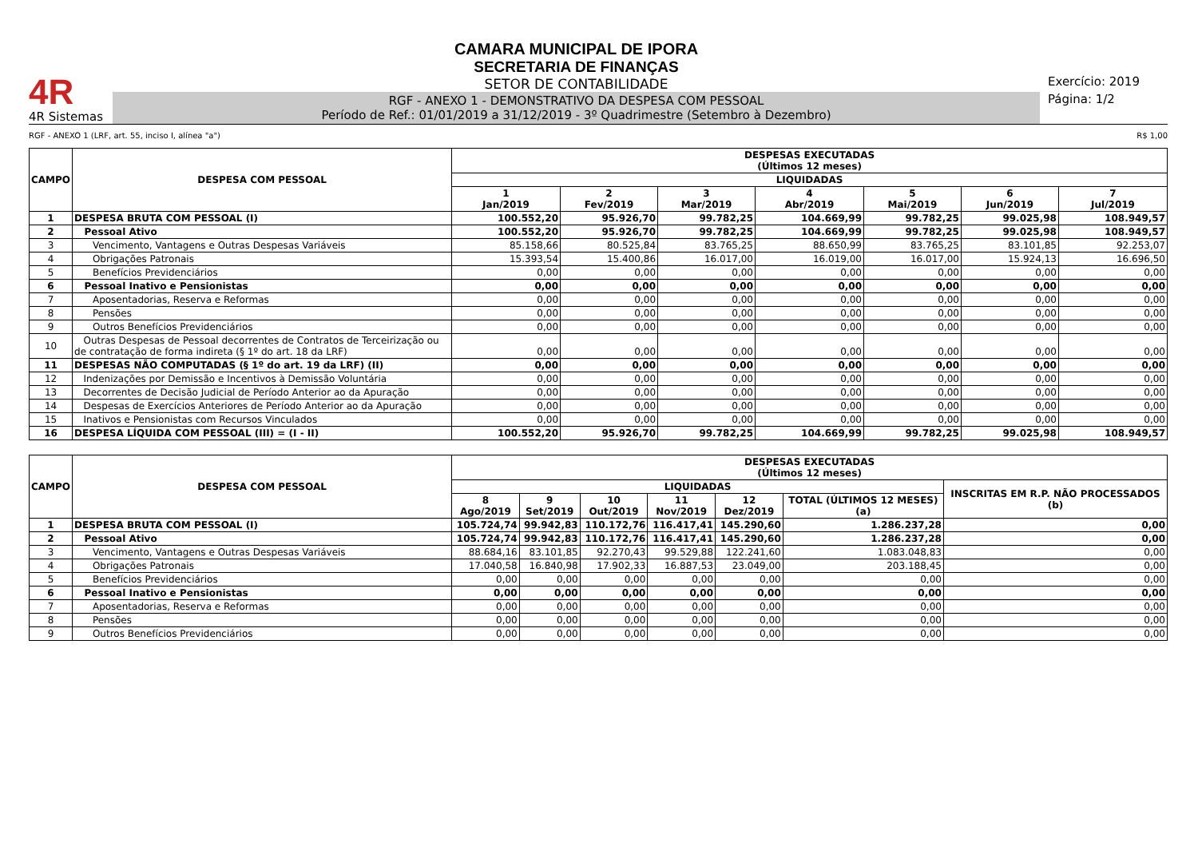4R
4R Sistemas
CAMARA MUNICIPAL DE IPORA
SECRETARIA DE FINANÇAS
SETOR DE CONTABILIDADE
RGF - ANEXO 1 - DEMONSTRATIVO DA DESPESA COM PESSOAL
Período de Ref.: 01/01/2019 a 31/12/2019 - 3º Quadrimestre (Setembro à Dezembro)
Exercício: 2019
Página: 1/2
RGF - ANEXO 1 (LRF, art. 55, inciso I, alínea "a") R$ 1,00
| CAMPO | DESPESA COM PESSOAL | DESPESAS EXECUTADAS (Últimos 12 meses) | | | | | | |
| --- | --- | --- | --- | --- | --- | --- | --- | --- |
| | | LIQUIDADAS | | | | | | |
| | | 1 Jan/2019 | 2 Fev/2019 | 3 Mar/2019 | 4 Abr/2019 | 5 Mai/2019 | 6 Jun/2019 | 7 Jul/2019 |
| 1 | DESPESA BRUTA COM PESSOAL (I) | 100.552,20 | 95.926,70 | 99.782,25 | 104.669,99 | 99.782,25 | 99.025,98 | 108.949,57 |
| 2 | Pessoal Ativo | 100.552,20 | 95.926,70 | 99.782,25 | 104.669,99 | 99.782,25 | 99.025,98 | 108.949,57 |
| 3 | Vencimento, Vantagens e Outras Despesas Variáveis | 85.158,66 | 80.525,84 | 83.765,25 | 88.650,99 | 83.765,25 | 83.101,85 | 92.253,07 |
| 4 | Obrigações Patronais | 15.393,54 | 15.400,86 | 16.017,00 | 16.019,00 | 16.017,00 | 15.924,13 | 16.696,50 |
| 5 | Benefícios Previdenciários | 0,00 | 0,00 | 0,00 | 0,00 | 0,00 | 0,00 | 0,00 |
| 6 | Pessoal Inativo e Pensionistas | 0,00 | 0,00 | 0,00 | 0,00 | 0,00 | 0,00 | 0,00 |
| 7 | Aposentadorias, Reserva e Reformas | 0,00 | 0,00 | 0,00 | 0,00 | 0,00 | 0,00 | 0,00 |
| 8 | Pensões | 0,00 | 0,00 | 0,00 | 0,00 | 0,00 | 0,00 | 0,00 |
| 9 | Outros Benefícios Previdenciários | 0,00 | 0,00 | 0,00 | 0,00 | 0,00 | 0,00 | 0,00 |
| 10 | Outras Despesas de Pessoal decorrentes de Contratos de Terceirização ou de contratação de forma indireta (§ 1º do art. 18 da LRF) | 0,00 | 0,00 | 0,00 | 0,00 | 0,00 | 0,00 | 0,00 |
| 11 | DESPESAS NÃO COMPUTADAS (§ 1º do art. 19 da LRF) (II) | 0,00 | 0,00 | 0,00 | 0,00 | 0,00 | 0,00 | 0,00 |
| 12 | Indenizações por Demissão e Incentivos à Demissão Voluntária | 0,00 | 0,00 | 0,00 | 0,00 | 0,00 | 0,00 | 0,00 |
| 13 | Decorrentes de Decisão Judicial de Período Anterior ao da Apuração | 0,00 | 0,00 | 0,00 | 0,00 | 0,00 | 0,00 | 0,00 |
| 14 | Despesas de Exercícios Anteriores de Período Anterior ao da Apuração | 0,00 | 0,00 | 0,00 | 0,00 | 0,00 | 0,00 | 0,00 |
| 15 | Inativos e Pensionistas com Recursos Vinculados | 0,00 | 0,00 | 0,00 | 0,00 | 0,00 | 0,00 | 0,00 |
| 16 | DESPESA LÍQUIDA COM PESSOAL (III) = (I - II) | 100.552,20 | 95.926,70 | 99.782,25 | 104.669,99 | 99.782,25 | 99.025,98 | 108.949,57 |
| CAMPO | DESPESA COM PESSOAL | DESPESAS EXECUTADAS (Últimos 12 meses) | | | | | | |
| --- | --- | --- | --- | --- | --- | --- | --- | --- |
| | | LIQUIDADAS | | | | | | INSCRITAS EM R.P. NÃO PROCESSADOS (b) |
| | | 8 Ago/2019 | 9 Set/2019 | 10 Out/2019 | 11 Nov/2019 | 12 Dez/2019 | TOTAL (ÚLTIMOS 12 MESES) (a) | |
| 1 | DESPESA BRUTA COM PESSOAL (I) | 105.724,74 | 99.942,83 | 110.172,76 | 116.417,41 | 145.290,60 | 1.286.237,28 | 0,00 |
| 2 | Pessoal Ativo | 105.724,74 | 99.942,83 | 110.172,76 | 116.417,41 | 145.290,60 | 1.286.237,28 | 0,00 |
| 3 | Vencimento, Vantagens e Outras Despesas Variáveis | 88.684,16 | 83.101,85 | 92.270,43 | 99.529,88 | 122.241,60 | 1.083.048,83 | 0,00 |
| 4 | Obrigações Patronais | 17.040,58 | 16.840,98 | 17.902,33 | 16.887,53 | 23.049,00 | 203.188,45 | 0,00 |
| 5 | Benefícios Previdenciários | 0,00 | 0,00 | 0,00 | 0,00 | 0,00 | 0,00 | 0,00 |
| 6 | Pessoal Inativo e Pensionistas | 0,00 | 0,00 | 0,00 | 0,00 | 0,00 | 0,00 | 0,00 |
| 7 | Aposentadorias, Reserva e Reformas | 0,00 | 0,00 | 0,00 | 0,00 | 0,00 | 0,00 | 0,00 |
| 8 | Pensões | 0,00 | 0,00 | 0,00 | 0,00 | 0,00 | 0,00 | 0,00 |
| 9 | Outros Benefícios Previdenciários | 0,00 | 0,00 | 0,00 | 0,00 | 0,00 | 0,00 | 0,00 |